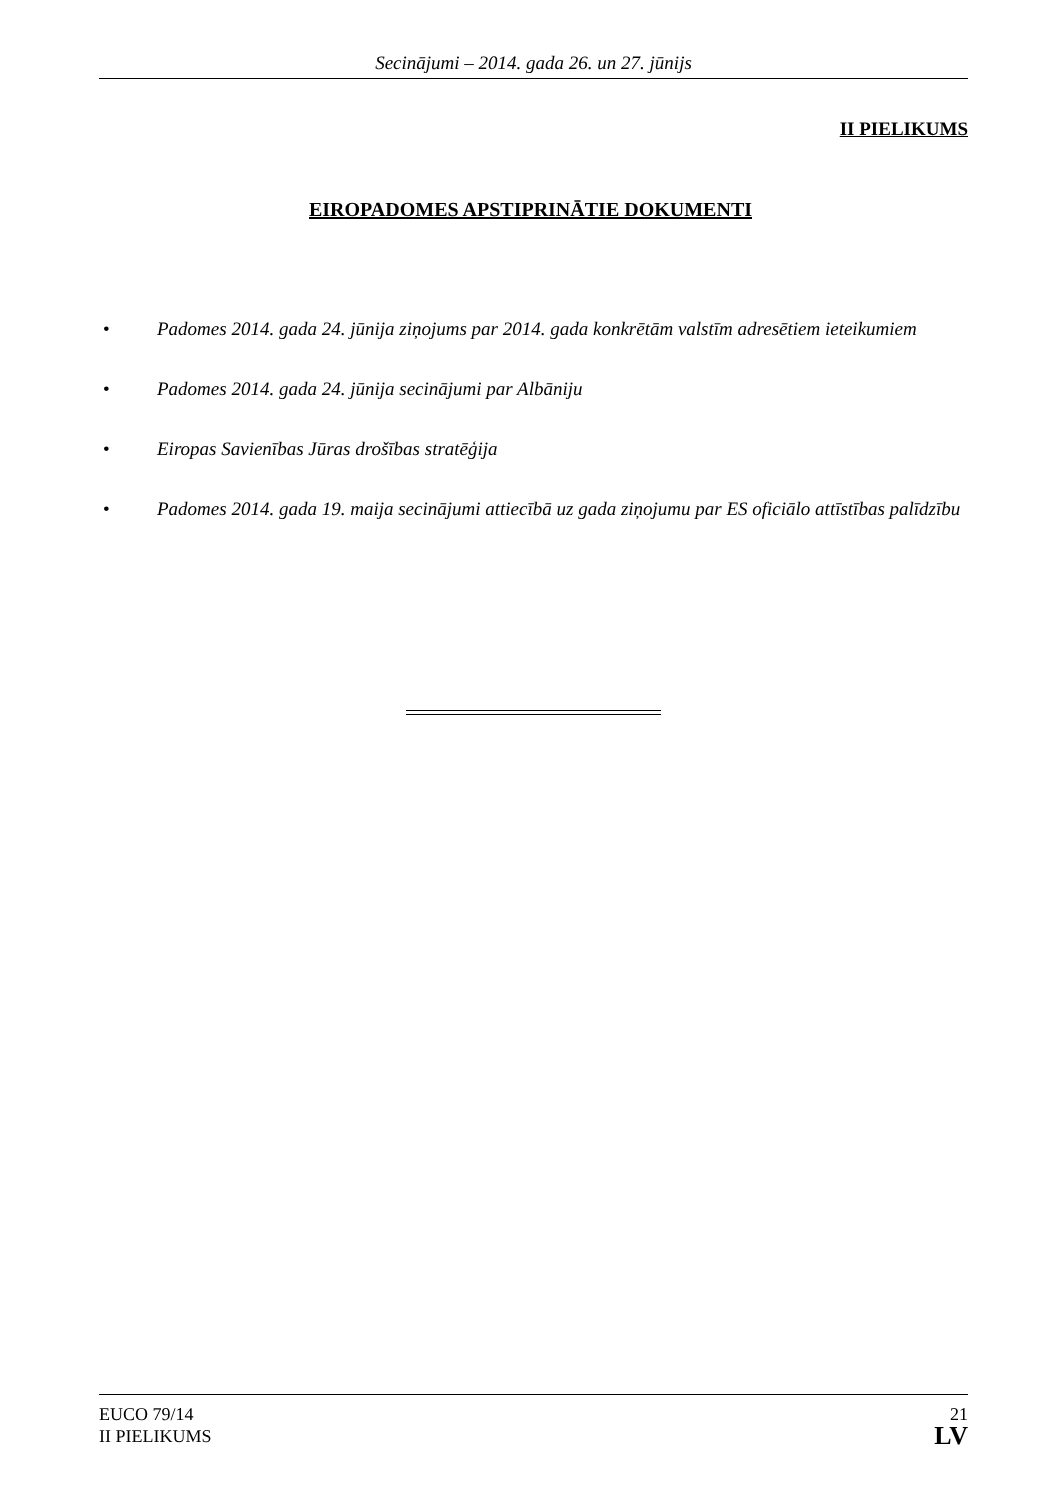Secinājumi – 2014. gada 26. un 27. jūnijs
II PIELIKUMS
EIROPADOMES APSTIPRINĀTIE DOKUMENTI
• Padomes 2014. gada 24. jūnija ziņojums par 2014. gada konkrētām valstīm adresētiem ieteikumiem
• Padomes 2014. gada 24. jūnija secinājumi par Albāniju
• Eiropas Savienības Jūras drošības stratēģija
• Padomes 2014. gada 19. maija secinājumi attiecībā uz gada ziņojumu par ES oficiālo attīstības palīdzību
EUCO 79/14
II PIELIKUMS
21
LV